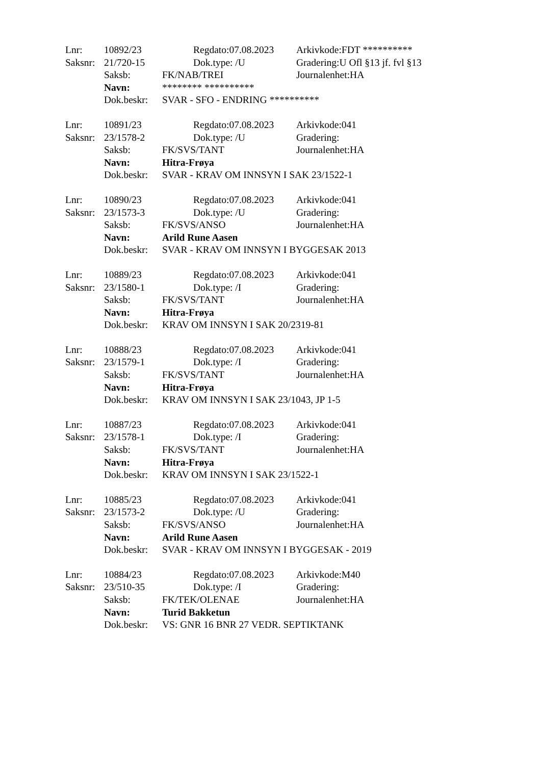Lnr: 10892/23 Regdato:07.08.2023 Arkivkode:FDT **********
Saksnr: 21/720-15 Dok.type: /U Gradering:U Ofl §13 jf. fvl §13
Saksb: FK/NAB/TREI Journalenhet:HA
Navn: ******** **********
Dok.beskr: SVAR - SFO - ENDRING **********
Lnr: 10891/23 Regdato:07.08.2023 Arkivkode:041
Saksnr: 23/1578-2 Dok.type: /U Gradering:
Saksb: FK/SVS/TANT Journalenhet:HA
Navn: Hitra-Frøya
Dok.beskr: SVAR - KRAV OM INNSYN I SAK 23/1522-1
Lnr: 10890/23 Regdato:07.08.2023 Arkivkode:041
Saksnr: 23/1573-3 Dok.type: /U Gradering:
Saksb: FK/SVS/ANSO Journalenhet:HA
Navn: Arild Rune Aasen
Dok.beskr: SVAR - KRAV OM INNSYN I BYGGESAK 2013
Lnr: 10889/23 Regdato:07.08.2023 Arkivkode:041
Saksnr: 23/1580-1 Dok.type: /I Gradering:
Saksb: FK/SVS/TANT Journalenhet:HA
Navn: Hitra-Frøya
Dok.beskr: KRAV OM INNSYN I SAK 20/2319-81
Lnr: 10888/23 Regdato:07.08.2023 Arkivkode:041
Saksnr: 23/1579-1 Dok.type: /I Gradering:
Saksb: FK/SVS/TANT Journalenhet:HA
Navn: Hitra-Frøya
Dok.beskr: KRAV OM INNSYN I SAK 23/1043, JP 1-5
Lnr: 10887/23 Regdato:07.08.2023 Arkivkode:041
Saksnr: 23/1578-1 Dok.type: /I Gradering:
Saksb: FK/SVS/TANT Journalenhet:HA
Navn: Hitra-Frøya
Dok.beskr: KRAV OM INNSYN I SAK 23/1522-1
Lnr: 10885/23 Regdato:07.08.2023 Arkivkode:041
Saksnr: 23/1573-2 Dok.type: /U Gradering:
Saksb: FK/SVS/ANSO Journalenhet:HA
Navn: Arild Rune Aasen
Dok.beskr: SVAR - KRAV OM INNSYN I BYGGESAK - 2019
Lnr: 10884/23 Regdato:07.08.2023 Arkivkode:M40
Saksnr: 23/510-35 Dok.type: /I Gradering:
Saksb: FK/TEK/OLENAE Journalenhet:HA
Navn: Turid Bakketun
Dok.beskr: VS: GNR 16 BNR 27 VEDR. SEPTIKTANK